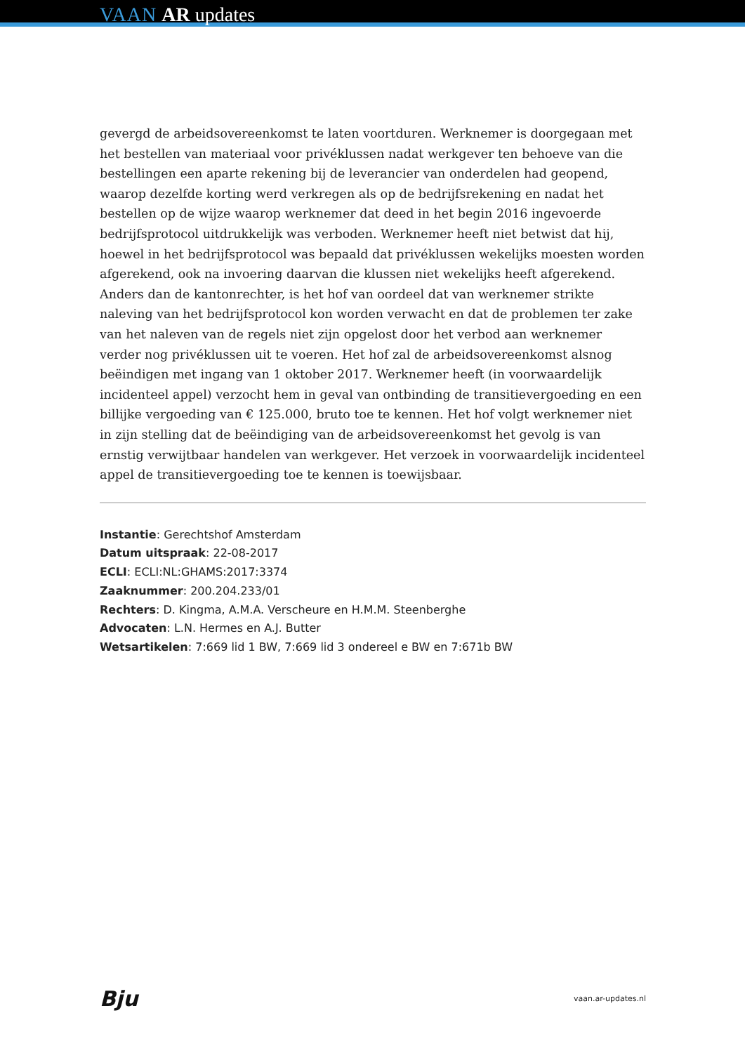VAAN AR updates
gevergd de arbeidsovereenkomst te laten voortduren. Werknemer is doorgegaan met het bestellen van materiaal voor privéklussen nadat werkgever ten behoeve van die bestellingen een aparte rekening bij de leverancier van onderdelen had geopend, waarop dezelfde korting werd verkregen als op de bedrijfsrekening en nadat het bestellen op de wijze waarop werknemer dat deed in het begin 2016 ingevoerde bedrijfsprotocol uitdrukkelijk was verboden. Werknemer heeft niet betwist dat hij, hoewel in het bedrijfsprotocol was bepaald dat privéklussen wekelijks moesten worden afgerekend, ook na invoering daarvan die klussen niet wekelijks heeft afgerekend. Anders dan de kantonrechter, is het hof van oordeel dat van werknemer strikte naleving van het bedrijfsprotocol kon worden verwacht en dat de problemen ter zake van het naleven van de regels niet zijn opgelost door het verbod aan werknemer verder nog privéklussen uit te voeren. Het hof zal de arbeidsovereenkomst alsnog beëindigen met ingang van 1 oktober 2017. Werknemer heeft (in voorwaardelijk incidenteel appel) verzocht hem in geval van ontbinding de transitievergoeding en een billijke vergoeding van € 125.000, bruto toe te kennen. Het hof volgt werknemer niet in zijn stelling dat de beëindiging van de arbeidsovereenkomst het gevolg is van ernstig verwijtbaar handelen van werkgever. Het verzoek in voorwaardelijk incidenteel appel de transitievergoeding toe te kennen is toewijsbaar.
Instantie: Gerechtshof Amsterdam
Datum uitspraak: 22-08-2017
ECLI: ECLI:NL:GHAMS:2017:3374
Zaaknummer: 200.204.233/01
Rechters: D. Kingma, A.M.A. Verscheure en H.M.M. Steenberghe
Advocaten: L.N. Hermes en A.J. Butter
Wetsartikelen: 7:669 lid 1 BW, 7:669 lid 3 ondereel e BW en 7:671b BW
Bju vaan.ar-updates.nl